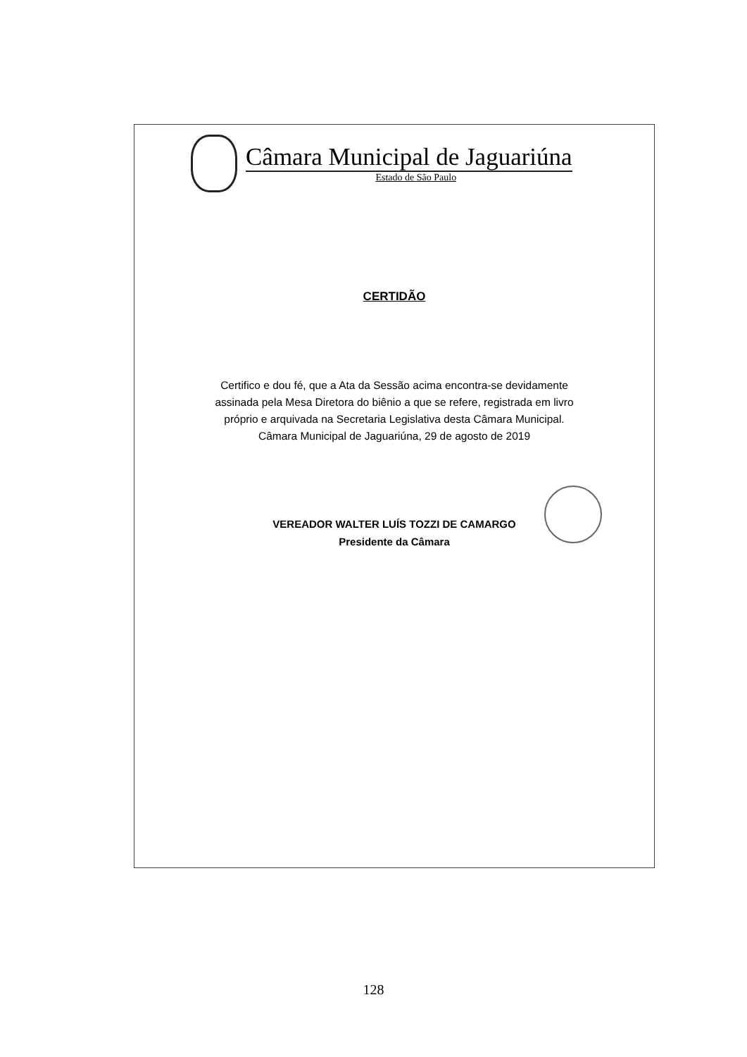Câmara Municipal de Jaguariúna
Estado de São Paulo
CERTIDÃO
Certifico e dou fé, que a Ata da Sessão acima encontra-se devidamente
assinada pela Mesa Diretora do biênio a que se refere, registrada em livro
próprio e arquivada na Secretaria Legislativa desta Câmara Municipal.
Câmara Municipal de Jaguariúna, 29 de agosto de 2019
VEREADOR WALTER LUÍS TOZZI DE CAMARGO
Presidente da Câmara
128